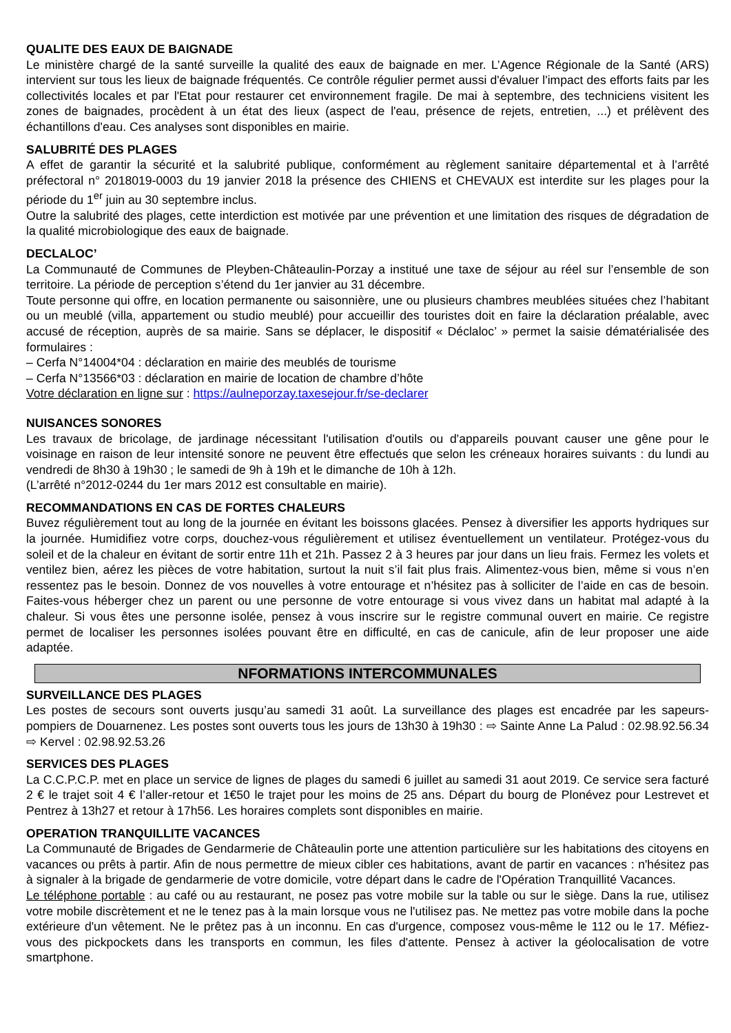QUALITE DES EAUX DE BAIGNADE
Le ministère chargé de la santé surveille la qualité des eaux de baignade en mer. L’Agence Régionale de la Santé (ARS) intervient sur tous les lieux de baignade fréquentés. Ce contrôle régulier permet aussi d'évaluer l'impact des efforts faits par les collectivités locales et par l'Etat pour restaurer cet environnement fragile. De mai à septembre, des techniciens visitent les zones de baignades, procèdent à un état des lieux (aspect de l'eau, présence de rejets, entretien, ...) et prélèvent des échantillons d'eau. Ces analyses sont disponibles en mairie.
SALUBRITÉ DES PLAGES
A effet de garantir la sécurité et la salubrité publique, conformément au règlement sanitaire départemental et à l’arrêté préfectoral n° 2018019-0003 du 19 janvier 2018 la présence des CHIENS et CHEVAUX est interdite sur les plages pour la période du 1<sup>er</sup> juin au 30 septembre inclus.
Outre la salubrité des plages, cette interdiction est motivée par une prévention et une limitation des risques de dégradation de la qualité microbiologique des eaux de baignade.
DECLALOC’
La Communauté de Communes de Pleyben-Châteaulin-Porzay a institué une taxe de séjour au réel sur l’ensemble de son territoire. La période de perception s’étend du 1er janvier au 31 décembre.
Toute personne qui offre, en location permanente ou saisonnière, une ou plusieurs chambres meublées situées chez l’habitant ou un meublé (villa, appartement ou studio meublé) pour accueillir des touristes doit en faire la déclaration préalable, avec accusé de réception, auprès de sa mairie. Sans se déplacer, le dispositif « Déclaloc’ » permet la saisie dématérialisée des formulaires :
– Cerfa N°14004*04 : déclaration en mairie des meublés de tourisme
– Cerfa N°13566*03 : déclaration en mairie de location de chambre d’hôte
Votre déclaration en ligne sur : https://aulneporzay.taxesejour.fr/se-declarer
NUISANCES SONORES
Les travaux de bricolage, de jardinage nécessitant l'utilisation d'outils ou d'appareils pouvant causer une gêne pour le voisinage en raison de leur intensité sonore ne peuvent être effectués que selon les créneaux horaires suivants : du lundi au vendredi de 8h30 à 19h30 ; le samedi de 9h à 19h et le dimanche de 10h à 12h.
(L’arrêté n°2012-0244 du 1er mars 2012 est consultable en mairie).
RECOMMANDATIONS EN CAS DE FORTES CHALEURS
Buvez régulièrement tout au long de la journée en évitant les boissons glacées. Pensez à diversifier les apports hydriques sur la journée. Humidifiez votre corps, douchez-vous régulièrement et utilisez éventuellement un ventilateur. Protégez-vous du soleil et de la chaleur en évitant de sortir entre 11h et 21h. Passez 2 à 3 heures par jour dans un lieu frais. Fermez les volets et ventilez bien, aérez les pièces de votre habitation, surtout la nuit s’il fait plus frais. Alimentez-vous bien, même si vous n’en ressentez pas le besoin. Donnez de vos nouvelles à votre entourage et n’hésitez pas à solliciter de l’aide en cas de besoin. Faites-vous héberger chez un parent ou une personne de votre entourage si vous vivez dans un habitat mal adapté à la chaleur. Si vous êtes une personne isolée, pensez à vous inscrire sur le registre communal ouvert en mairie. Ce registre permet de localiser les personnes isolées pouvant être en difficulté, en cas de canicule, afin de leur proposer une aide adaptée.
NFORMATIONS INTERCOMMUNALES
SURVEILLANCE DES PLAGES
Les postes de secours sont ouverts jusqu’au samedi 31 août. La surveillance des plages est encadrée par les sapeurs-pompiers de Douarnenez. Les postes sont ouverts tous les jours de 13h30 à 19h30 : ⇨ Sainte Anne La Palud : 02.98.92.56.34 ⇨ Kervel : 02.98.92.53.26
SERVICES DES PLAGES
La C.C.P.C.P. met en place un service de lignes de plages du samedi 6 juillet au samedi 31 aout 2019. Ce service sera facturé 2 € le trajet soit 4 € l’aller-retour et 1€50 le trajet pour les moins de 25 ans. Départ du bourg de Plonévez pour Lestrevet et Pentrez à 13h27 et retour à 17h56. Les horaires complets sont disponibles en mairie.
OPERATION TRANQUILLITE VACANCES
La Communauté de Brigades de Gendarmerie de Châteaulin porte une attention particulière sur les habitations des citoyens en vacances ou prêts à partir. Afin de nous permettre de mieux cibler ces habitations, avant de partir en vacances : n'hésitez pas à signaler à la brigade de gendarmerie de votre domicile, votre départ dans le cadre de l'Opération Tranquillité Vacances.
Le téléphone portable : au café ou au restaurant, ne posez pas votre mobile sur la table ou sur le siège. Dans la rue, utilisez votre mobile discrètement et ne le tenez pas à la main lorsque vous ne l'utilisez pas. Ne mettez pas votre mobile dans la poche extérieure d'un vêtement. Ne le prêtez pas à un inconnu. En cas d'urgence, composez vous-même le 112 ou le 17. Méfiez-vous des pickpockets dans les transports en commun, les files d'attente. Pensez à activer la géolocalisation de votre smartphone.